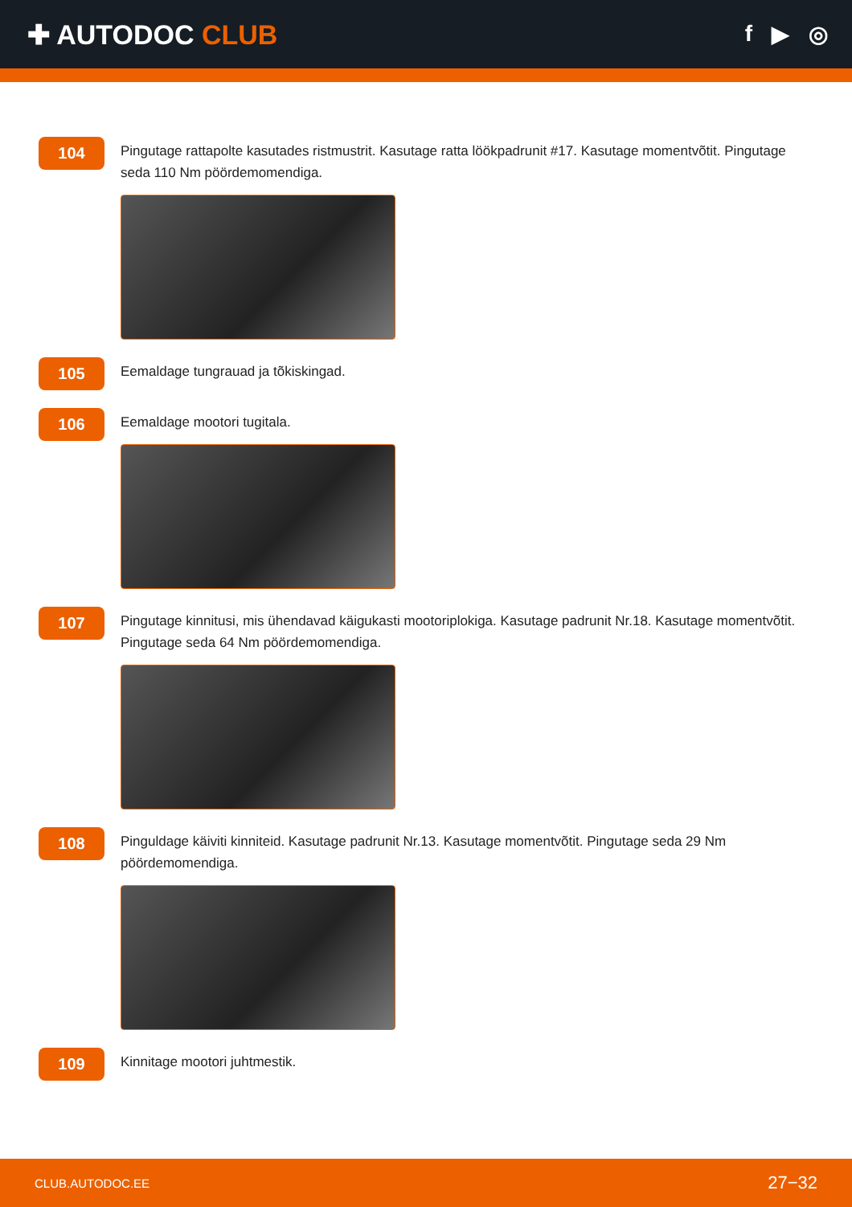✚ AUTODOC CLUB
f ▶ ◎
104
Pingutage rattapolte kasutades ristmustrit. Kasutage ratta löökpadrunit #17. Kasutage momentvõtit. Pingutage seda 110 Nm pöördemomendiga.
105
Eemaldage tungrauad ja tõkiskingad.
106
Eemaldage mootori tugitala.
107
Pingutage kinnitusi, mis ühendavad käigukasti mootoriplokiga. Kasutage padrunit Nr.18. Kasutage momentvõtit. Pingutage seda 64 Nm pöördemomendiga.
108
Pinguldage käiviti kinniteid. Kasutage padrunit Nr.13. Kasutage momentvõtit. Pingutage seda 29 Nm pöördemomendiga.
109
Kinnitage mootori juhtmestik.
CLUB.AUTODOC.EE 27−32